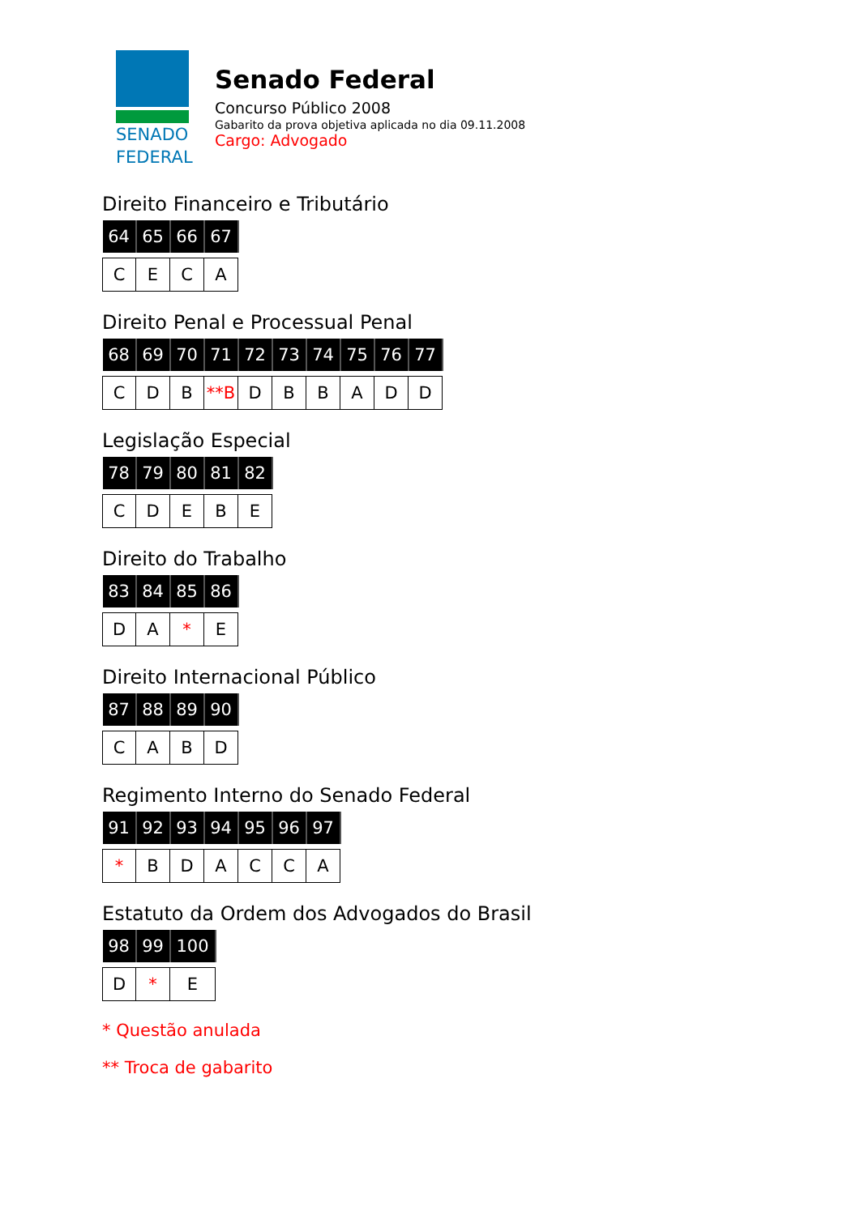SENADO
FEDERAL
Senado Federal
Concurso Público 2008
Gabarito da prova objetiva aplicada no dia 09.11.2008
Cargo: Advogado
Direito Financeiro e Tributário
| 64 | 65 | 66 | 67 |
| --- | --- | --- | --- |
| C | E | C | A |
Direito Penal e Processual Penal
| 68 | 69 | 70 | 71 | 72 | 73 | 74 | 75 | 76 | 77 |
| --- | --- | --- | --- | --- | --- | --- | --- | --- | --- |
| C | D | B | **B | D | B | B | A | D | D |
Legislação Especial
| 78 | 79 | 80 | 81 | 82 |
| --- | --- | --- | --- | --- |
| C | D | E | B | E |
Direito do Trabalho
| 83 | 84 | 85 | 86 |
| --- | --- | --- | --- |
| D | A | * | E |
Direito Internacional Público
| 87 | 88 | 89 | 90 |
| --- | --- | --- | --- |
| C | A | B | D |
Regimento Interno do Senado Federal
| 91 | 92 | 93 | 94 | 95 | 96 | 97 |
| --- | --- | --- | --- | --- | --- | --- |
| * | B | D | A | C | C | A |
Estatuto da Ordem dos Advogados do Brasil
| 98 | 99 | 100 |
| --- | --- | --- |
| D | * | E |
* Questão anulada
** Troca de gabarito